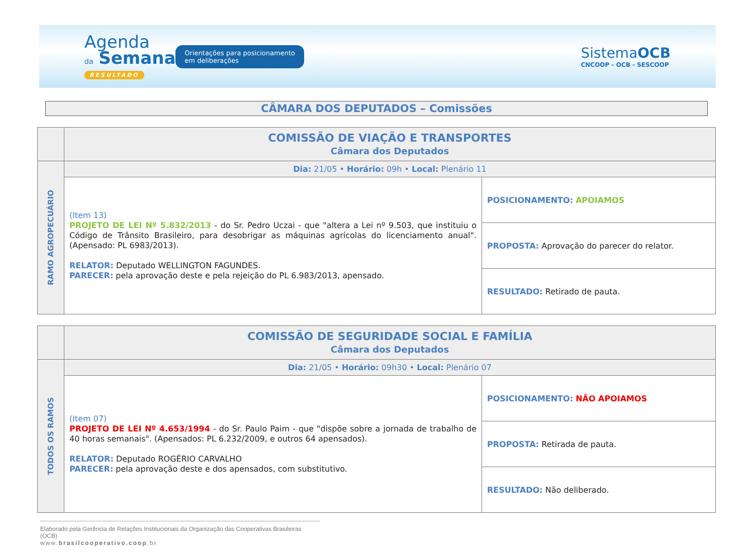Agenda
da Semana
RESULTADO
Orientações para posicionamento em deliberações
SistemaOCB
CNCOOP - OCB - SESCOOP
CÂMARA DOS DEPUTADOS – Comissões
| | COMISSÃO DE VIAÇÃO E TRANSPORTES Câmara dos Deputados | |
| RAMO AGROPECUÁRIO | Dia: 21/05 • Horário: 09h • Local: Plenário 11 | |
| | (Item 13) PROJETO DE LEI Nº 5.832/2013 - do Sr. Pedro Uczai - que "altera a Lei nº 9.503, que instituiu o Código de Trânsito Brasileiro, para desobrigar as máquinas agrícolas do licenciamento anual". (Apensado: PL 6983/2013). RELATOR: Deputado WELLINGTON FAGUNDES. PARECER: pela aprovação deste e pela rejeição do PL 6.983/2013, apensado. | POSICIONAMENTO: APOIAMOS |
| | | PROPOSTA: Aprovação do parecer do relator. |
| | | RESULTADO: Retirado de pauta. |
| | COMISSÃO DE SEGURIDADE SOCIAL E FAMÍLIA Câmara dos Deputados | |
| TODOS OS RAMOS | Dia: 21/05 • Horário: 09h30 • Local: Plenário 07 | |
| | (Item 07) PROJETO DE LEI Nº 4.653/1994 - do Sr. Paulo Paim - que "dispõe sobre a jornada de trabalho de 40 horas semanais". (Apensados: PL 6.232/2009, e outros 64 apensados). RELATOR: Deputado ROGÉRIO CARVALHO PARECER: pela aprovação deste e dos apensados, com substitutivo. | POSICIONAMENTO: NÃO APOIAMOS |
| | | PROPOSTA: Retirada de pauta. |
| | | RESULTADO: Não deliberado. |
Elaborado pela Gerência de Relações Institucionais da Organização das Cooperativas Brasileiras (OCB)
www.brasilcooperativo.coop.br